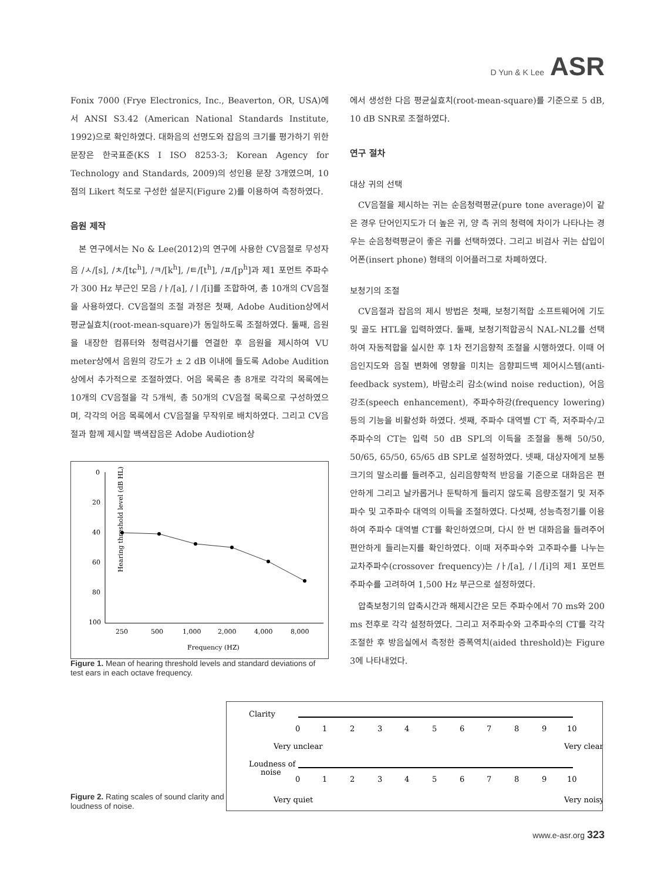D Yun & K Lee ASR
Fonix 7000 (Frye Electronics, Inc., Beaverton, OR, USA)에서 ANSI S3.42 (American National Standards Institute, 1992)으로 확인하였다. 대화음의 선명도와 잡음의 크기를 평가하기 위한 문장은 한국표준(KS I ISO 8253-3; Korean Agency for Technology and Standards, 2009)의 성인용 문장 3개였으며, 10점의 Likert 척도로 구성한 설문지(Figure 2)를 이용하여 측정하였다.
음원 제작
본 연구에서는 No & Lee(2012)의 연구에 사용한 CV음절로 무성자음 /ㅅ/[s], /ㅊ/[tɕ<sup>h</sup>], /ㅋ/[k<sup>h</sup>], /ㅌ/[t<sup>h</sup>], /ㅍ/[p<sup>h</sup>]과 제1 포먼트 주파수가 300 Hz 부근인 모음 /ㅏ/[a], /ㅣ/[i]를 조합하여, 총 10개의 CV음절을 사용하였다. CV음절의 조절 과정은 첫째, Adobe Audition상에서 평균실효치(root-mean-square)가 동일하도록 조절하였다. 둘째, 음원을 내장한 컴퓨터와 청력검사기를 연결한 후 음원을 제시하여 VU meter상에서 음원의 강도가 ± 2 dB 이내에 들도록 Adobe Audition상에서 추가적으로 조절하였다. 어음 목록은 총 8개로 각각의 목록에는 10개의 CV음절을 각 5개씩, 총 50개의 CV음절 목록으로 구성하였으며, 각각의 어음 목록에서 CV음절을 무작위로 배치하였다. 그리고 CV음절과 함께 제시할 백색잡음은 Adobe Audiotion상
Hearing threshold level (dB HL)
0
20
40
60
80
100
250
500
1,000
2,000
4,000
8,000
Frequency (HZ)
Figure 1. Mean of hearing threshold levels and standard deviations of test ears in each octave frequency.
에서 생성한 다음 평균실효치(root-mean-square)를 기준으로 5 dB, 10 dB SNR로 조절하였다.
연구 절차
대상 귀의 선택
CV음절을 제시하는 귀는 순음청력평균(pure tone average)이 같은 경우 단어인지도가 더 높은 귀, 양 측 귀의 청력에 차이가 나타나는 경우는 순음청력평균이 좋은 귀를 선택하였다. 그리고 비검사 귀는 삽입이어폰(insert phone) 형태의 이어플러그로 차폐하였다.
보청기의 조절
CV음절과 잡음의 제시 방법은 첫째, 보청기적합 소프트웨어에 기도 및 골도 HTL을 입력하였다. 둘째, 보청기적합공식 NAL-NL2를 선택하여 자동적합을 실시한 후 1차 전기음향적 조절을 시행하였다. 이때 어음인지도와 음질 변화에 영향을 미치는 음향피드백 제어시스템(anti-feedback system), 바람소리 감소(wind noise reduction), 어음 강조(speech enhancement), 주파수하강(frequency lowering) 등의 기능을 비활성화 하였다. 셋째, 주파수 대역별 CT 즉, 저주파수/고주파수의 CT는 입력 50 dB SPL의 이득을 조절을 통해 50/50, 50/65, 65/50, 65/65 dB SPL로 설정하였다. 넷째, 대상자에게 보통 크기의 말소리를 들려주고, 심리음향학적 반응을 기준으로 대화음은 편안하게 그리고 날카롭거나 둔탁하게 들리지 않도록 음량조절기 및 저주파수 및 고주파수 대역의 이득을 조절하였다. 다섯째, 성능측정기를 이용하여 주파수 대역별 CT를 확인하였으며, 다시 한 번 대화음을 들려주어 편안하게 들리는지를 확인하였다. 이때 저주파수와 고주파수를 나누는 교차주파수(crossover frequency)는 /ㅏ/[a], /ㅣ/[i]의 제1 포먼트 주파수를 고려하여 1,500 Hz 부근으로 설정하였다.
압축보청기의 압축시간과 해제시간은 모든 주파수에서 70 ms와 200 ms 전후로 각각 설정하였다. 그리고 저주파수와 고주파수의 CT를 각각 조절한 후 방음실에서 측정한 증폭역치(aided threshold)는 Figure 3에 나타내었다.
Figure 2. Rating scales of sound clarity and loudness of noise.
Clarity
0
1
2
3
4
5
6
7
8
9
10
Very unclear
Very clear
Loudness of
noise
0
1
2
3
4
5
6
7
8
9
10
Very quiet
Very noisy
www.e-asr.org 323